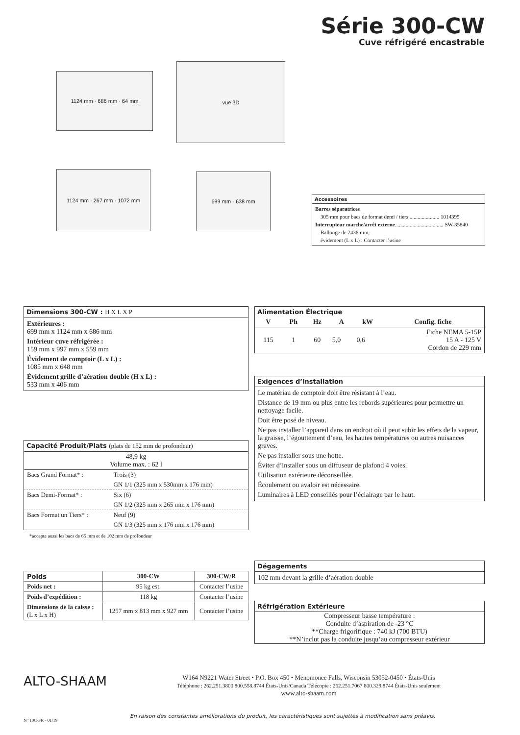Série 300-CW
Cuve réfrigéré encastrable
1124 mm · 686 mm · 64 mm
vue 3D
1124 mm · 267 mm · 1072 mm 699 mm · 638 mm
Accessoires
Barres séparatrices
305 mm pour bacs de format demi / tiers ...................... 1014395
Interrupteur marche/arrêt externe.................................... SW-35840
Rallonge de 2438 mm,
évidement (L x L) : Contacter l’usine
Dimensions 300-CW : H X L X P
Extérieures :
699 mm x 1124 mm x 686 mm
Intérieur cuve réfrigérée :
159 mm x 997 mm x 559 mm
Évidement de comptoir (L x L) :
1085 mm x 648 mm
Évidement grille d’aération double (H x L) :
533 mm x 406 mm
Capacité Produit/Plats (plats de 152 mm de profondeur)
48,9 kg
Volume max. : 62 l
| Bacs Grand Format* : | Trois (3) |
| | GN 1/1 (325 mm x 530mm x 176 mm) |
| Bacs Demi-Format* : | Six (6) |
| | GN 1/2 (325 mm x 265 mm x 176 mm) |
| Bacs Format un Tiers* : | Neuf (9) |
| | GN 1/3 (325 mm x 176 mm x 176 mm) |
*accepte aussi les bacs de 65 mm et de 102 mm de profondeur
| Poids | 300-CW | 300-CW/R |
| --- | --- | --- |
| Poids net : | 95 kg est. | Contacter l’usine |
| Poids d’expédition : | 118 kg | Contacter l’usine |
| Dimensions de la caisse : (L x L x H) | 1257 mm x 813 mm x 927 mm | Contacter l’usine |
Alimentation Électrique
| V | Ph | Hz | A | kW | Config. fiche |
| --- | --- | --- | --- | --- | --- |
| 115 | 1 | 60 | 5,0 | 0,6 | Fiche NEMA 5-15P 15 A - 125 V Cordon de 229 mm |
Exigences d’installation
Le matériau de comptoir doit être résistant à l’eau.
Distance de 19 mm ou plus entre les rebords supérieures pour permettre un nettoyage facile.
Doit être posé de niveau.
Ne pas installer l’appareil dans un endroit où il peut subir les effets de la vapeur, la graisse, l’égouttement d’eau, les hautes températures ou autres nuisances graves.
Ne pas installer sous une hotte.
Éviter d’installer sous un diffuseur de plafond 4 voies.
Utilisation extérieure déconseillée.
Écoulement ou avaloir est nécessaire.
Luminaires à LED conseillés pour l’éclairage par le haut.
Dégagements
102 mm devant la grille d’aération double
Réfrigération Extérieure
Compresseur basse température :
Conduite d’aspiration de -23 °C
**Charge frigorifique : 740 kJ (700 BTU)
**N’inclut pas la conduite jusqu’au compresseur extérieur
ALTO-SHAAM
W164 N9221 Water Street • P.O. Box 450 • Menomonee Falls, Wisconsin 53052-0450 • États-Unis
Téléphone : 262.251.3800 800.558.8744 États-Unis/Canada Télécopie : 262.251.7067 800.329.8744 États-Unis seulement
www.alto-shaam.com
N° 10C-FR - 01/19
En raison des constantes améliorations du produit, les caractéristiques sont sujettes à modification sans préavis.